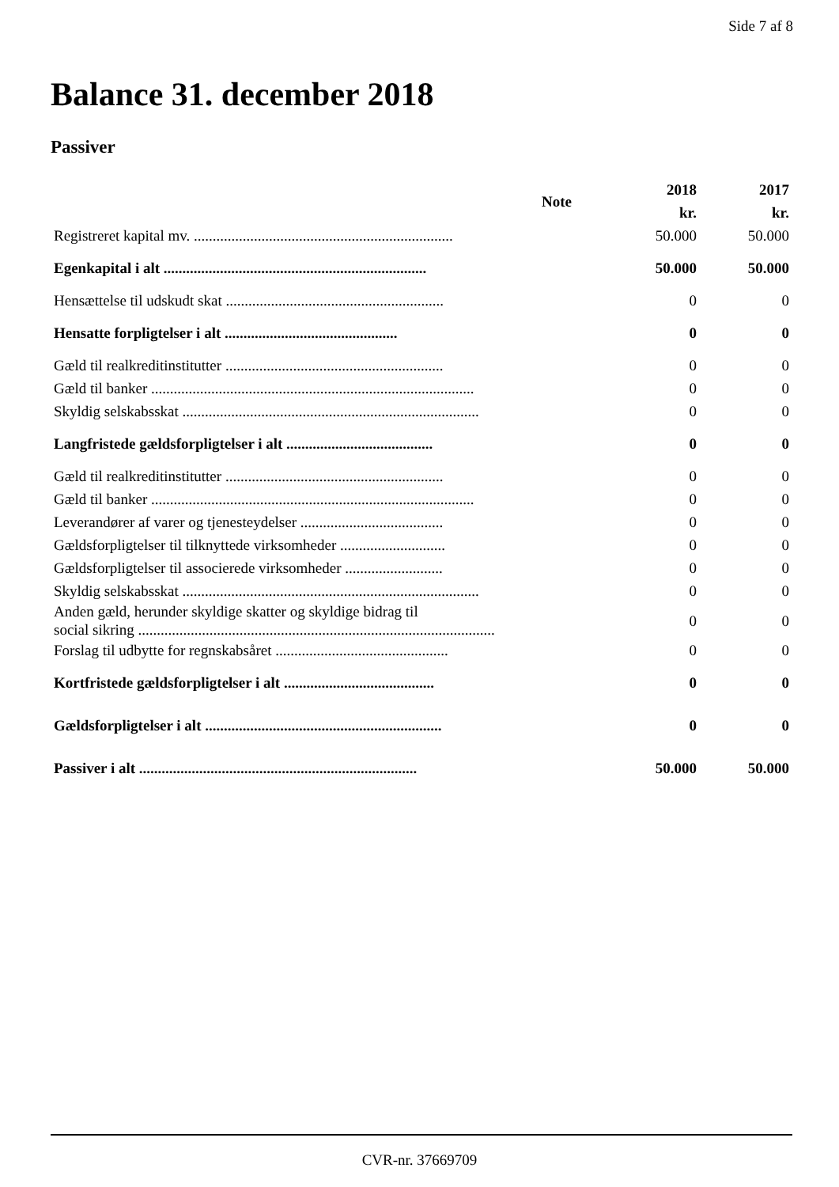Side 7 af 8
Balance 31. december 2018
Passiver
| | Note | 2018 kr. | 2017 kr. |
| --- | --- | --- | --- |
| Registreret kapital mv. ..................................................................... | | 50.000 | 50.000 |
| Egenkapital i alt ...................................................................... | | 50.000 | 50.000 |
| Hensættelse til udskudt skat .......................................................... | | 0 | 0 |
| Hensatte forpligtelser i alt .............................................. | | 0 | 0 |
| Gæld til realkreditinstitutter .......................................................... | | 0 | 0 |
| Gæld til banker ...................................................................................... | | 0 | 0 |
| Skyldig selskabsskat ............................................................................... | | 0 | 0 |
| Langfristede gældsforpligtelser i alt ....................................... | | 0 | 0 |
| Gæld til realkreditinstitutter .......................................................... | | 0 | 0 |
| Gæld til banker ...................................................................................... | | 0 | 0 |
| Leverandører af varer og tjenesteydelser ...................................... | | 0 | 0 |
| Gældsforpligtelser til tilknyttede virksomheder ............................ | | 0 | 0 |
| Gældsforpligtelser til associerede virksomheder .......................... | | 0 | 0 |
| Skyldig selskabsskat ............................................................................... | | 0 | 0 |
| Anden gæld, herunder skyldige skatter og skyldige bidrag til social sikring ............................................................................................... | | 0 | 0 |
| Forslag til udbytte for regnskabsåret .............................................. | | 0 | 0 |
| Kortfristede gældsforpligtelser i alt ........................................ | | 0 | 0 |
| Gældsforpligtelser i alt ............................................................... | | 0 | 0 |
| Passiver i alt .......................................................................... | | 50.000 | 50.000 |
CVR-nr. 37669709